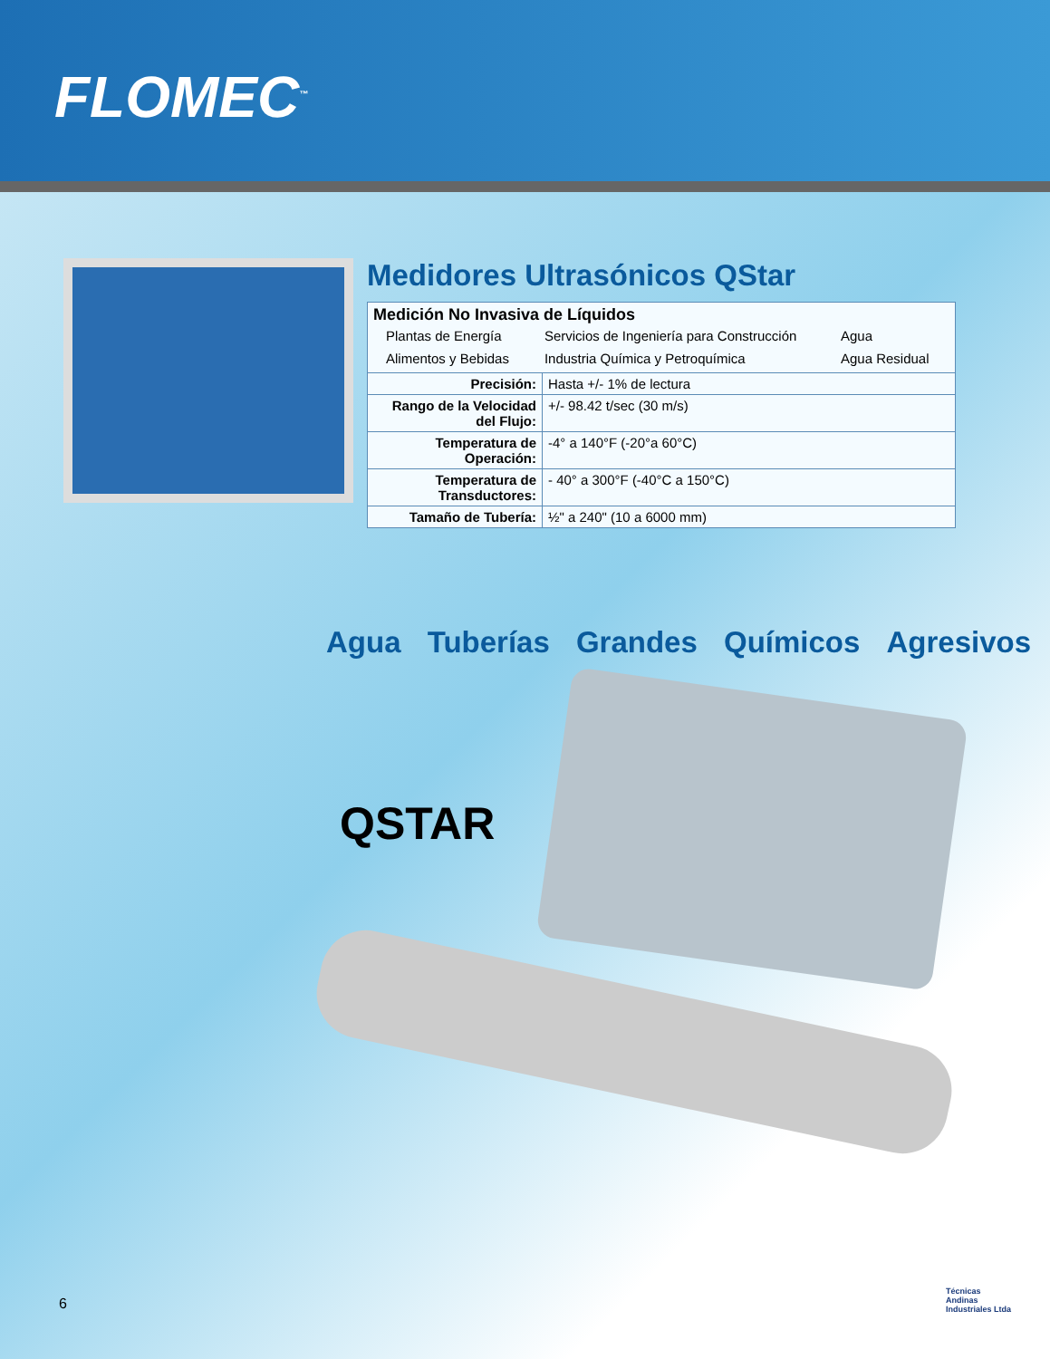FLOMEC<sup>™</sup>
Medidores Ultrasónicos QStar
| Medición No Invasiva de Líquidos / Plantas de Energía / Servicios de Ingeniería para Construcción / Agua / / Alimentos y Bebidas / Industria Química y Petroquímica / Agua Residual / | |
| Precisión: | Hasta +/- 1% de lectura |
| Rango de la Velocidad del Flujo: | +/- 98.42 t/sec (30 m/s) |
| Temperatura de Operación: | -4° a 140°F (-20°a 60°C) |
| Temperatura de Transductores: | - 40° a 300°F (-40°C a 150°C) |
| Tamaño de Tubería: | ½" a 240" (10 a 6000 mm) |
Agua Tuberías Grandes Químicos Agresivos
QSTAR
6
Técnicas
Andinas
Industriales Ltda